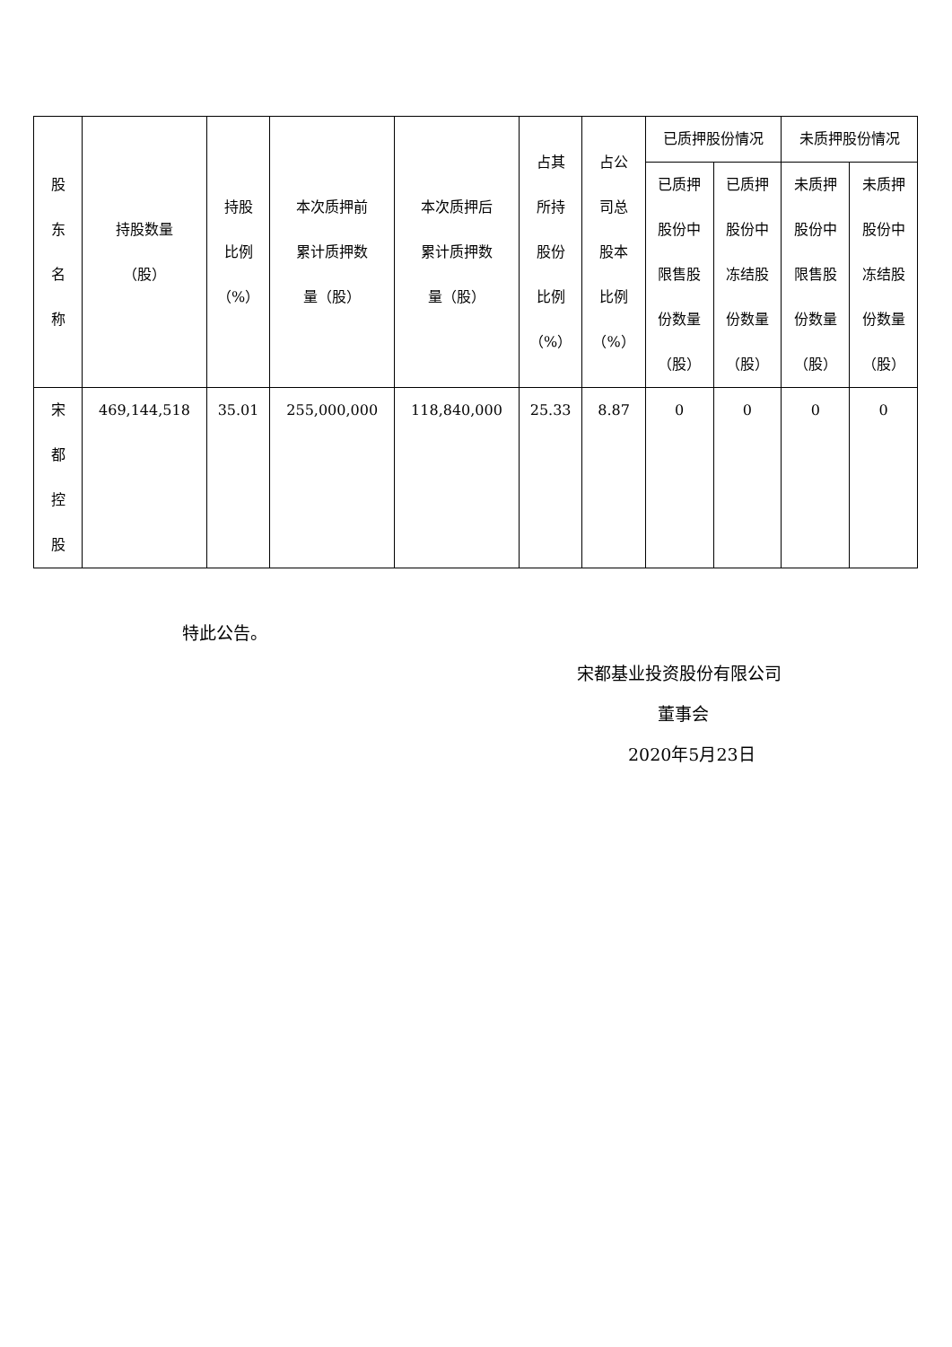| 股 东 名 称 | 持股数量 （股） | 持股 比例 （%） | 本次质押前 累计质押数 量（股） | 本次质押后 累计质押数 量（股） | 占其 所持 股份 比例 （%） | 占公 司总 股本 比例 （%） | 已质押股份情况 | | 未质押股份情况 | |
| --- | --- | --- | --- | --- | --- | --- | --- | --- | --- | --- |
| | | | | | | | 已质押 股份中 限售股 份数量 （股） | 已质押 股份中 冻结股 份数量 （股） | 未质押 股份中 限售股 份数量 （股） | 未质押 股份中 冻结股 份数量 （股） |
| 宋 都 控 股 | 469,144,518 | 35.01 | 255,000,000 | 118,840,000 | 25.33 | 8.87 | 0 | 0 | 0 | 0 |
特此公告。
宋都基业投资股份有限公司
董事会
2020年5月23日